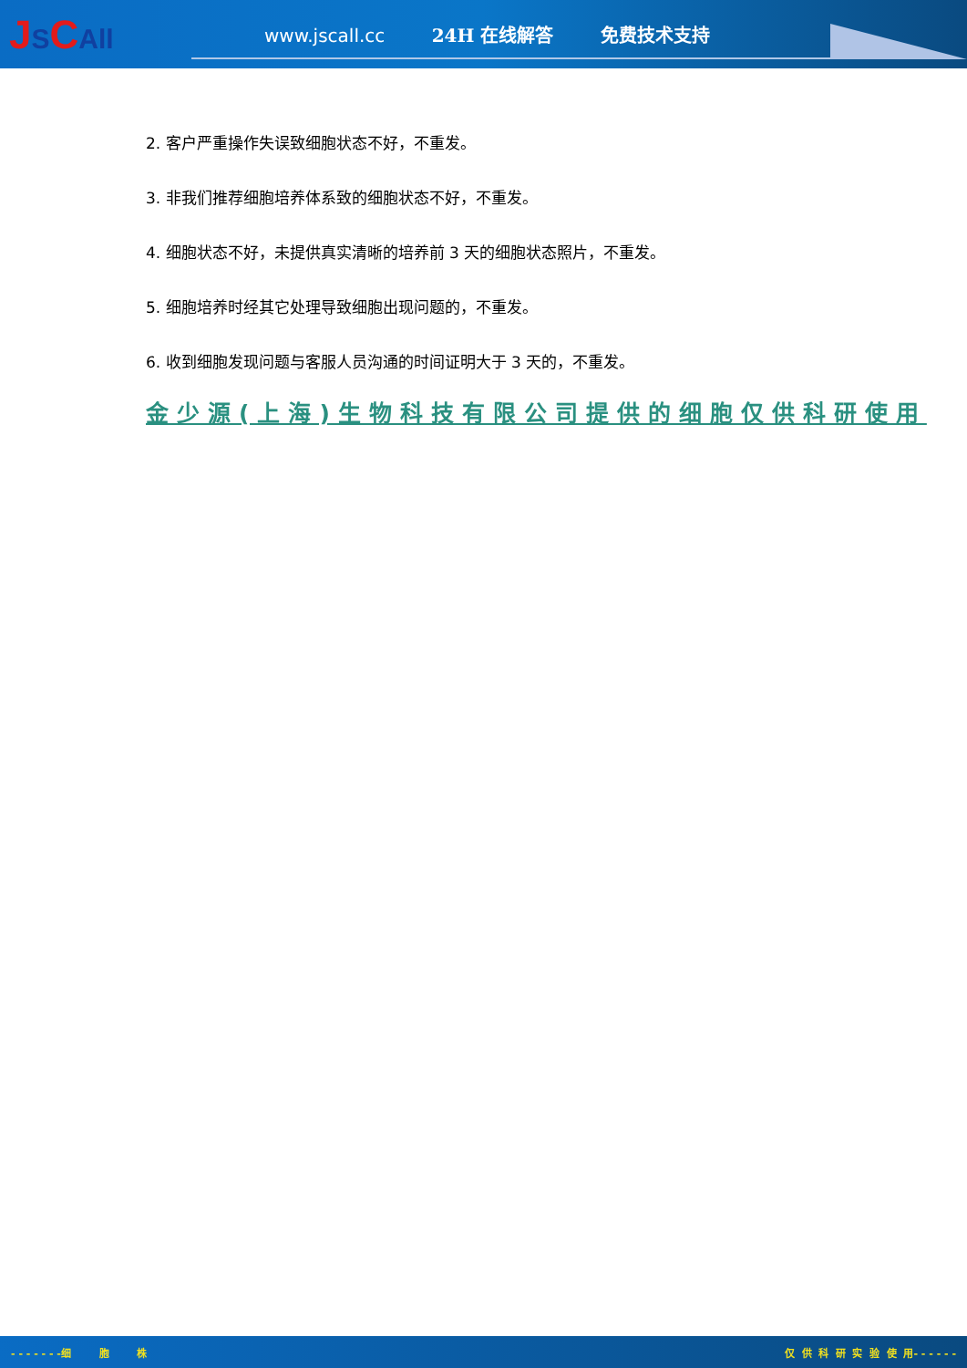JSCAll
www.jscall.cc 24H 在线解答 免费技术支持
2. 客户严重操作失误致细胞状态不好，不重发。
3. 非我们推荐细胞培养体系致的细胞状态不好，不重发。
4. 细胞状态不好，未提供真实清晰的培养前 3 天的细胞状态照片，不重发。
5. 细胞培养时经其它处理导致细胞出现问题的，不重发。
6. 收到细胞发现问题与客服人员沟通的时间证明大于 3 天的，不重发。
金少源(上海)生物科技有限公司提供的细胞仅供科研使用
- - - - - - -细 胞 株 仅 供 科 研 实 验 使 用- - - - - -